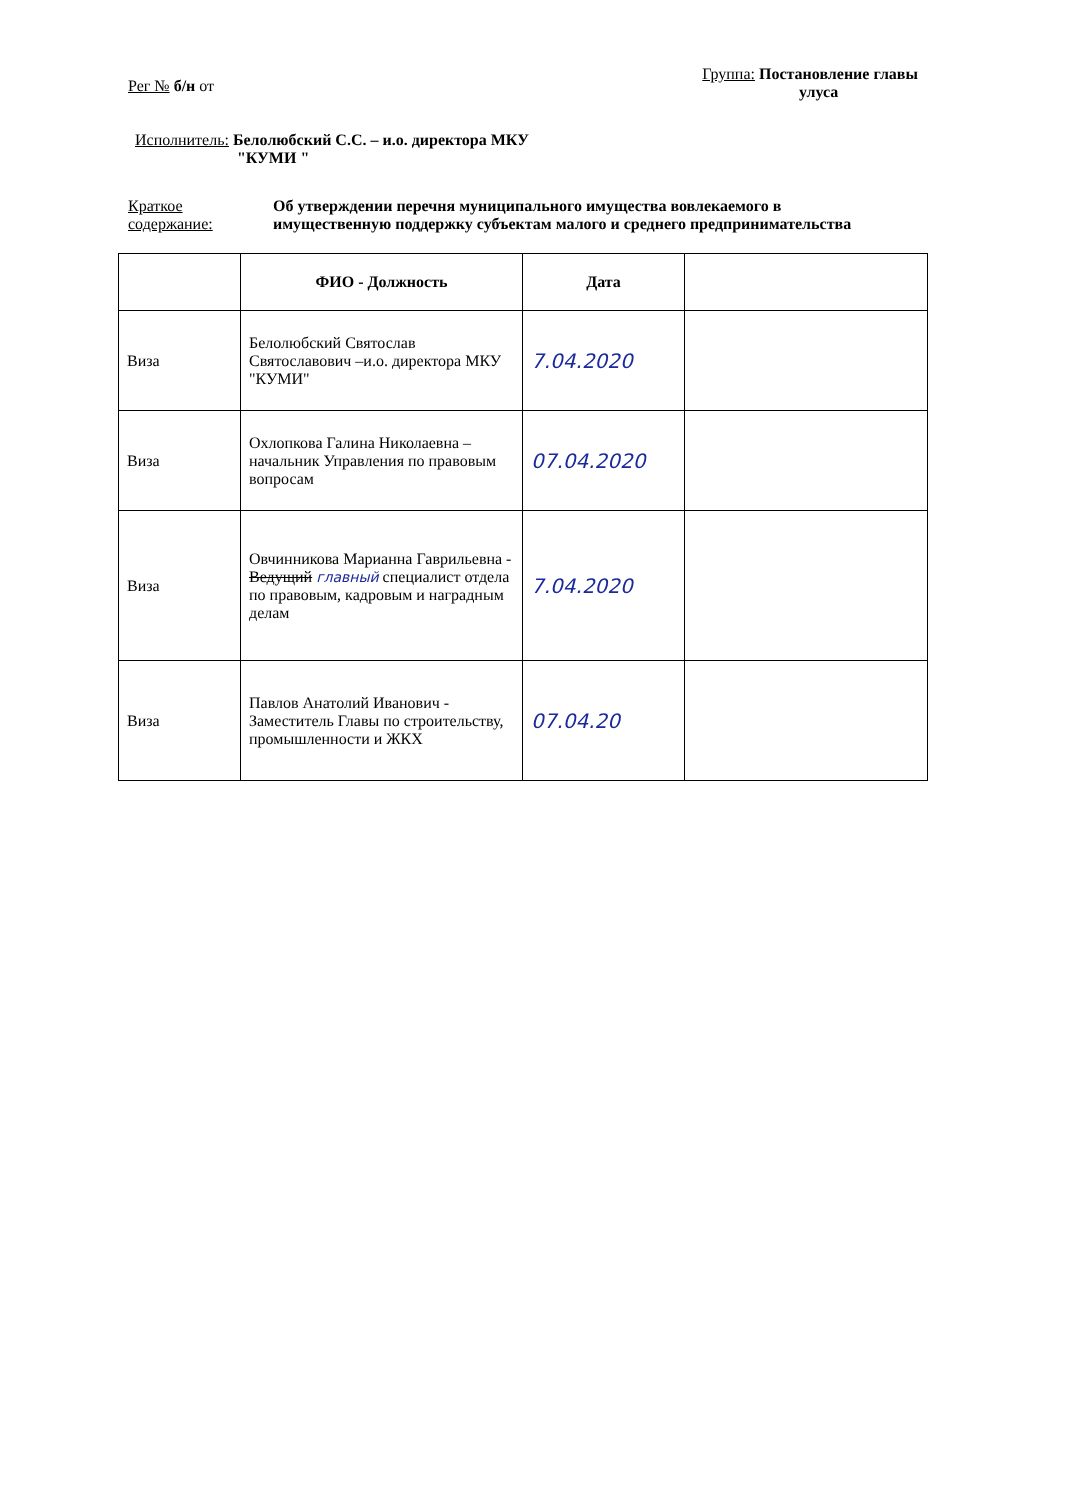Рег № б/н от
Группа: Постановление главы
улуса
Исполнитель: Белолюбский С.С. – и.о. директора МКУ
"КУМИ "
Краткое
содержание:
Об утверждении перечня муниципального имущества вовлекаемого в
имущественную поддержку субъектам малого и среднего предпринимательства
| | ФИО - Должность | Дата | |
| --- | --- | --- | --- |
| Виза | Белолюбский Святослав Святославович –и.о. директора МКУ "КУМИ" | 7.04.2020 | |
| Виза | Охлопкова Галина Николаевна – начальник Управления по правовым вопросам | 07.04.2020 | |
| Виза | Овчинникова Марианна Гаврильевна - Ведущий главный специалист отдела по правовым, кадровым и наградным делам | 7.04.2020 | |
| Виза | Павлов Анатолий Иванович - Заместитель Главы по строительству, промышленности и ЖКХ | 07.04.20 | |